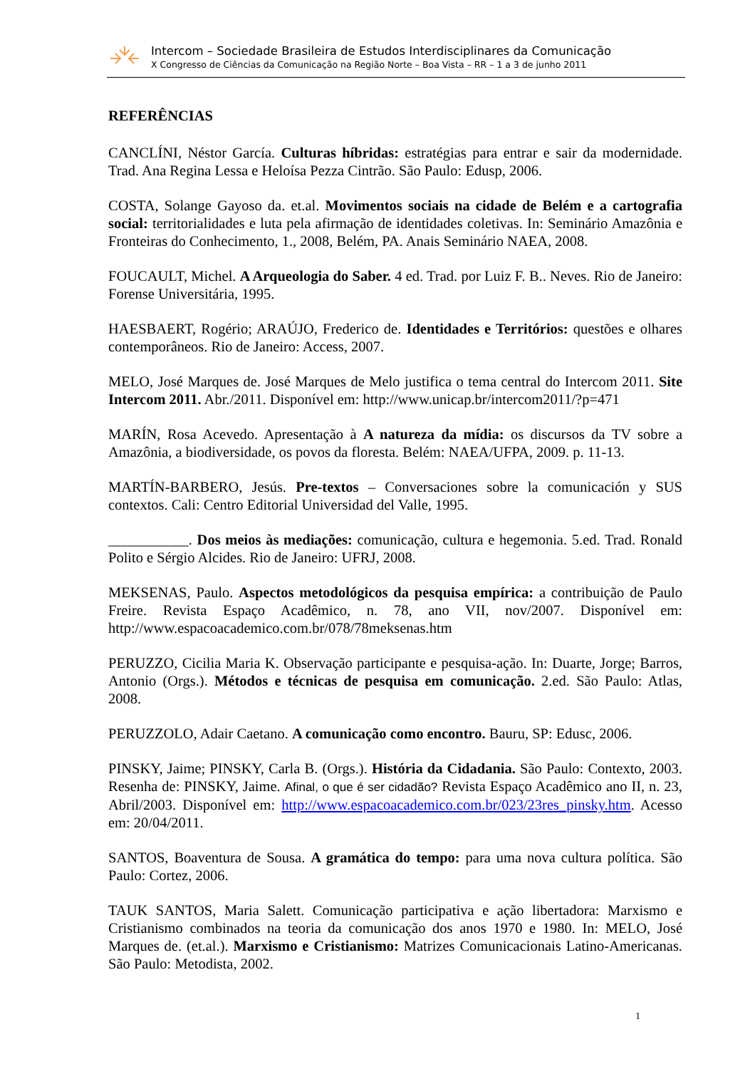Intercom – Sociedade Brasileira de Estudos Interdisciplinares da Comunicação
X Congresso de Ciências da Comunicação na Região Norte – Boa Vista – RR – 1 a 3 de junho 2011
REFERÊNCIAS
CANCLÍNI, Néstor García. Culturas híbridas: estratégias para entrar e sair da modernidade. Trad. Ana Regina Lessa e Heloísa Pezza Cintrão. São Paulo: Edusp, 2006.
COSTA, Solange Gayoso da. et.al. Movimentos sociais na cidade de Belém e a cartografia social: territorialidades e luta pela afirmação de identidades coletivas. In: Seminário Amazônia e Fronteiras do Conhecimento, 1., 2008, Belém, PA. Anais Seminário NAEA, 2008.
FOUCAULT, Michel. A Arqueologia do Saber. 4 ed. Trad. por Luiz F. B.. Neves. Rio de Janeiro: Forense Universitária, 1995.
HAESBAERT, Rogério; ARAÚJO, Frederico de. Identidades e Territórios: questões e olhares contemporâneos. Rio de Janeiro: Access, 2007.
MELO, José Marques de. José Marques de Melo justifica o tema central do Intercom 2011. Site Intercom 2011. Abr./2011. Disponível em: http://www.unicap.br/intercom2011/?p=471
MARÍN, Rosa Acevedo. Apresentação à A natureza da mídia: os discursos da TV sobre a Amazônia, a biodiversidade, os povos da floresta. Belém: NAEA/UFPA, 2009. p. 11-13.
MARTÍN-BARBERO, Jesús. Pre-textos – Conversaciones sobre la comunicación y SUS contextos. Cali: Centro Editorial Universidad del Valle, 1995.
___________. Dos meios às mediações: comunicação, cultura e hegemonia. 5.ed. Trad. Ronald Polito e Sérgio Alcides. Rio de Janeiro: UFRJ, 2008.
MEKSENAS, Paulo. Aspectos metodológicos da pesquisa empírica: a contribuição de Paulo Freire. Revista Espaço Acadêmico, n. 78, ano VII, nov/2007. Disponível em: http://www.espacoacademico.com.br/078/78meksenas.htm
PERUZZO, Cicilia Maria K. Observação participante e pesquisa-ação. In: Duarte, Jorge; Barros, Antonio (Orgs.). Métodos e técnicas de pesquisa em comunicação. 2.ed. São Paulo: Atlas, 2008.
PERUZZOLO, Adair Caetano. A comunicação como encontro. Bauru, SP: Edusc, 2006.
PINSKY, Jaime; PINSKY, Carla B. (Orgs.). História da Cidadania. São Paulo: Contexto, 2003. Resenha de: PINSKY, Jaime. Afinal, o que é ser cidadão? Revista Espaço Acadêmico ano II, n. 23, Abril/2003. Disponível em: http://www.espacoacademico.com.br/023/23res_pinsky.htm. Acesso em: 20/04/2011.
SANTOS, Boaventura de Sousa. A gramática do tempo: para uma nova cultura política. São Paulo: Cortez, 2006.
TAUK SANTOS, Maria Salett. Comunicação participativa e ação libertadora: Marxismo e Cristianismo combinados na teoria da comunicação dos anos 1970 e 1980. In: MELO, José Marques de. (et.al.). Marxismo e Cristianismo: Matrizes Comunicacionais Latino-Americanas. São Paulo: Metodista, 2002.
1